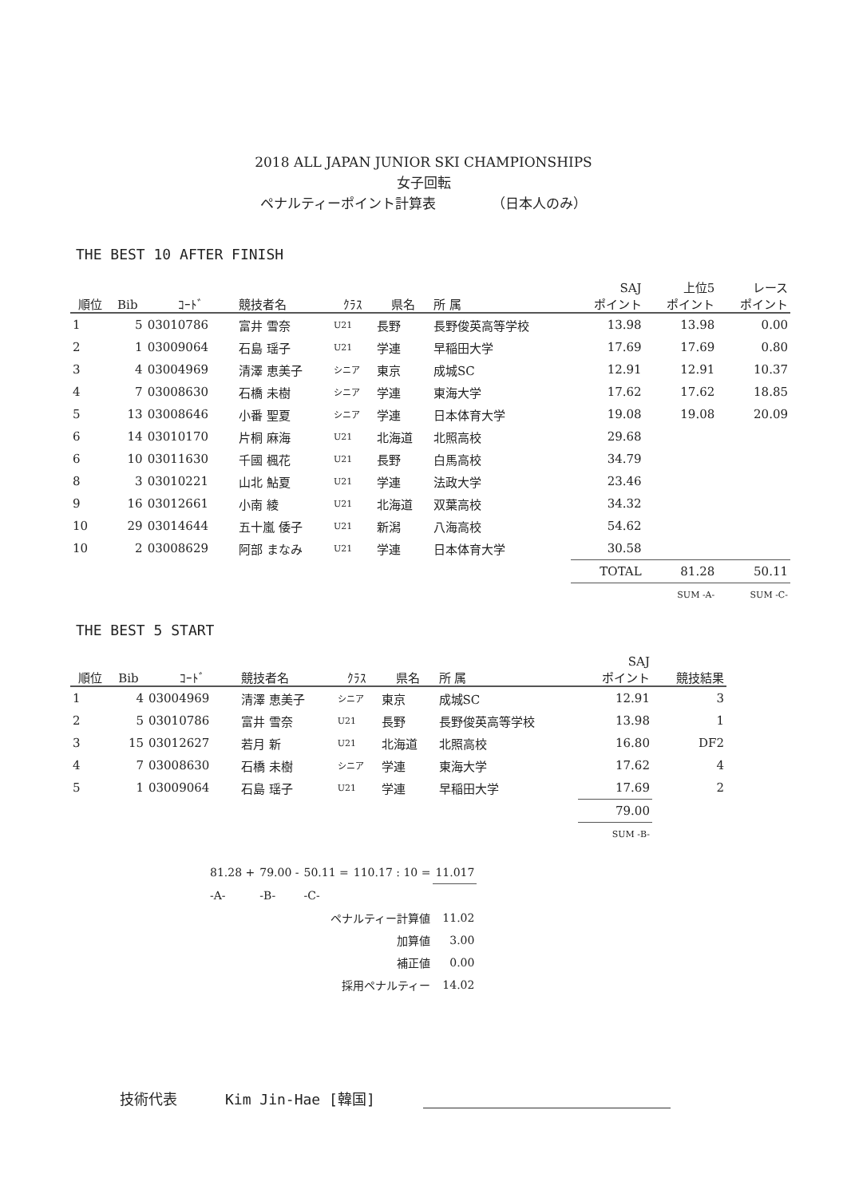2018 ALL JAPAN JUNIOR SKI CHAMPIONSHIPS
女子回転
ペナルティーポイント計算表 （日本人のみ）
THE BEST 10 AFTER FINISH
| 順位 | Bib | ｺｰﾄﾞ | 競技者名 | ｸﾗｽ | 県名 | 所 属 | SAJ ポイント | 上位5 ポイント | レース ポイント |
| --- | --- | --- | --- | --- | --- | --- | --- | --- | --- |
| 1 | 5 | 03010786 | 富井 雪奈 | U21 | 長野 | 長野俊英高等学校 | 13.98 | 13.98 | 0.00 |
| 2 | 1 | 03009064 | 石島 瑶子 | U21 | 学連 | 早稲田大学 | 17.69 | 17.69 | 0.80 |
| 3 | 4 | 03004969 | 清澤 恵美子 | シニア | 東京 | 成城SC | 12.91 | 12.91 | 10.37 |
| 4 | 7 | 03008630 | 石橋 未樹 | シニア | 学連 | 東海大学 | 17.62 | 17.62 | 18.85 |
| 5 | 13 | 03008646 | 小番 聖夏 | シニア | 学連 | 日本体育大学 | 19.08 | 19.08 | 20.09 |
| 6 | 14 | 03010170 | 片桐 麻海 | U21 | 北海道 | 北照高校 | 29.68 | | |
| 6 | 10 | 03011630 | 千國 楓花 | U21 | 長野 | 白馬高校 | 34.79 | | |
| 8 | 3 | 03010221 | 山北 鮎夏 | U21 | 学連 | 法政大学 | 23.46 | | |
| 9 | 16 | 03012661 | 小南 綾 | U21 | 北海道 | 双葉高校 | 34.32 | | |
| 10 | 29 | 03014644 | 五十嵐 倭子 | U21 | 新潟 | 八海高校 | 54.62 | | |
| 10 | 2 | 03008629 | 阿部 まなみ | U21 | 学連 | 日本体育大学 | 30.58 | | |
| | | | | | | | TOTAL | 81.28 | 50.11 |
| | | | | | | | | SUM -A- | SUM -C- |
THE BEST 5 START
| 順位 | Bib | ｺｰﾄﾞ | 競技者名 | ｸﾗｽ | 県名 | 所 属 | SAJ ポイント | 競技結果 |
| --- | --- | --- | --- | --- | --- | --- | --- | --- |
| 1 | 4 | 03004969 | 清澤 恵美子 | シニア | 東京 | 成城SC | 12.91 | 3 |
| 2 | 5 | 03010786 | 富井 雪奈 | U21 | 長野 | 長野俊英高等学校 | 13.98 | 1 |
| 3 | 15 | 03012627 | 若月 新 | U21 | 北海道 | 北照高校 | 16.80 | DF2 |
| 4 | 7 | 03008630 | 石橋 未樹 | シニア | 学連 | 東海大学 | 17.62 | 4 |
| 5 | 1 | 03009064 | 石島 瑶子 | U21 | 学連 | 早稲田大学 | 17.69 | 2 |
| | | | | | | | 79.00 | |
| | | | | | | | SUM -B- | |
| 81.28 + | 79.00 - | 50.11 = | 110.17 : 10 = | 11.017 |
| -A- | -B- | -C- | | |
| ペナルティー計算値 | | | | 11.02 |
| 加算値 | | | | 3.00 |
| 補正値 | | | | 0.00 |
| 採用ペナルティー | | | | 14.02 |
技術代表 Kim Jin-Hae [韓国]